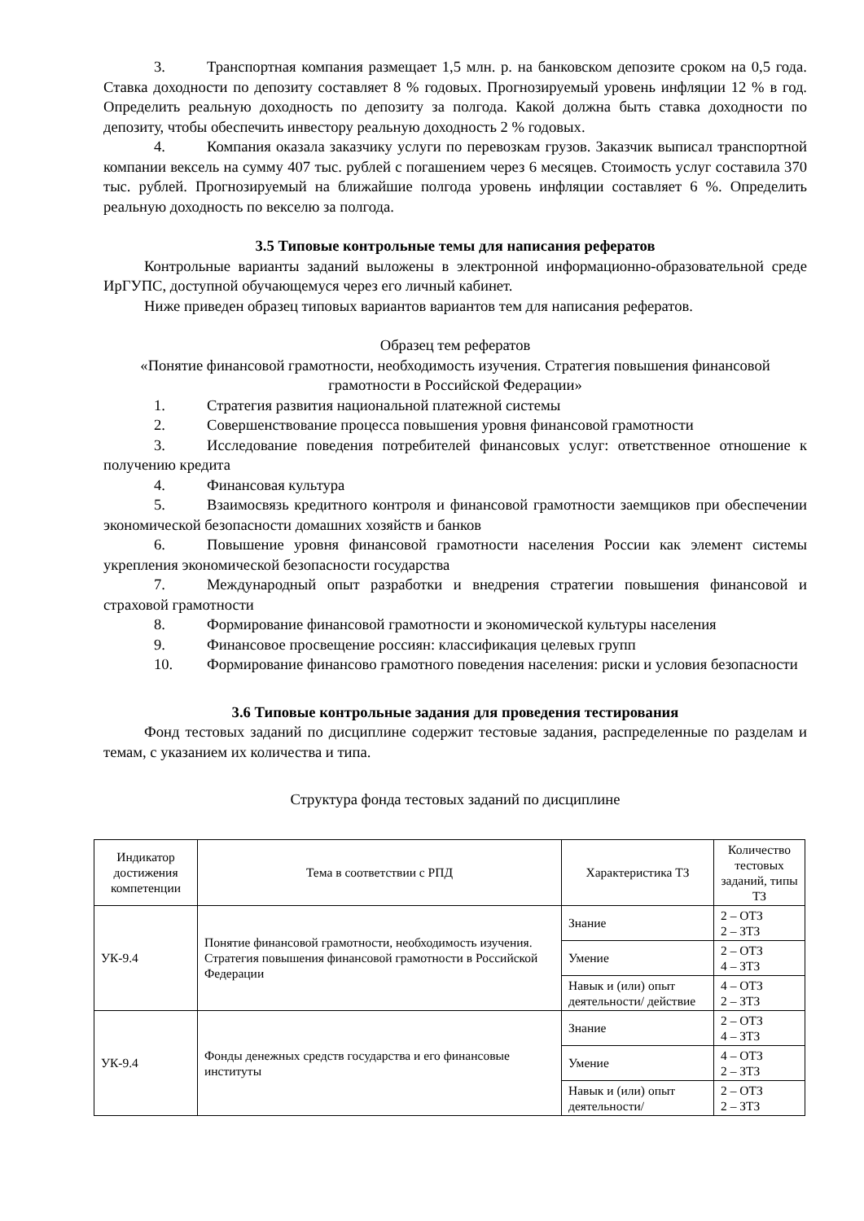3. Транспортная компания размещает 1,5 млн. р. на банковском депозите сроком на 0,5 года. Ставка доходности по депозиту составляет 8 % годовых. Прогнозируемый уровень инфляции 12 % в год. Определить реальную доходность по депозиту за полгода. Какой должна быть ставка доходности по депозиту, чтобы обеспечить инвестору реальную доходность 2 % годовых.
4. Компания оказала заказчику услуги по перевозкам грузов. Заказчик выписал транспортной компании вексель на сумму 407 тыс. рублей с погашением через 6 месяцев. Стоимость услуг составила 370 тыс. рублей. Прогнозируемый на ближайшие полгода уровень инфляции составляет 6 %. Определить реальную доходность по векселю за полгода.
3.5 Типовые контрольные темы для написания рефератов
Контрольные варианты заданий выложены в электронной информационно-образовательной среде ИрГУПС, доступной обучающемуся через его личный кабинет.
Ниже приведен образец типовых вариантов вариантов тем для написания рефератов.
Образец тем рефератов
«Понятие финансовой грамотности, необходимость изучения. Стратегия повышения финансовой грамотности в Российской Федерации»
1. Стратегия развития национальной платежной системы
2. Совершенствование процесса повышения уровня финансовой грамотности
3. Исследование поведения потребителей финансовых услуг: ответственное отношение к получению кредита
4. Финансовая культура
5. Взаимосвязь кредитного контроля и финансовой грамотности заемщиков при обеспечении экономической безопасности домашних хозяйств и банков
6. Повышение уровня финансовой грамотности населения России как элемент системы укрепления экономической безопасности государства
7. Международный опыт разработки и внедрения стратегии повышения финансовой и страховой грамотности
8. Формирование финансовой грамотности и экономической культуры населения
9. Финансовое просвещение россиян: классификация целевых групп
10. Формирование финансово грамотного поведения населения: риски и условия безопасности
3.6 Типовые контрольные задания для проведения тестирования
Фонд тестовых заданий по дисциплине содержит тестовые задания, распределенные по разделам и темам, с указанием их количества и типа.
Структура фонда тестовых заданий по дисциплине
| Индикатор достижения компетенции | Тема в соответствии с РПД | Характеристика ТЗ | Количество тестовых заданий, типы ТЗ |
| --- | --- | --- | --- |
| УК-9.4 | Понятие финансовой грамотности, необходимость изучения. Стратегия повышения финансовой грамотности в Российской Федерации | Знание | 2 – ОТЗ 2 – ЗТЗ |
| | | Умение | 2 – ОТЗ 4 – ЗТЗ |
| | | Навык и (или) опыт деятельности/ действие | 4 – ОТЗ 2 – ЗТЗ |
| УК-9.4 | Фонды денежных средств государства и его финансовые институты | Знание | 2 – ОТЗ 4 – ЗТЗ |
| | | Умение | 4 – ОТЗ 2 – ЗТЗ |
| | | Навык и (или) опыт деятельности/ | 2 – ОТЗ 2 – ЗТЗ |